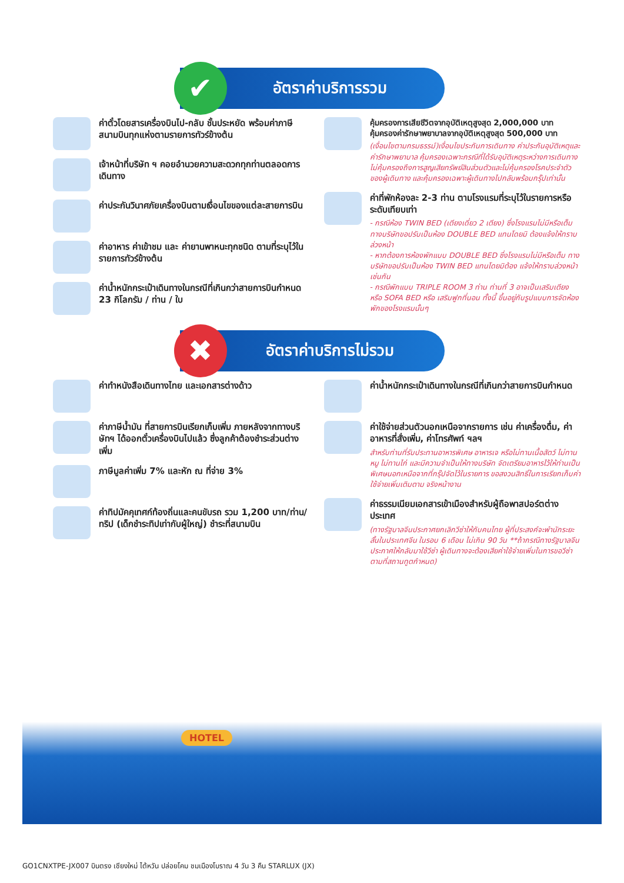✔
อัตราค่าบริการรวม
ค่าตั๋วโดยสารเครื่องบินไป-กลับ ชั้นประหยัด พร้อมค่าภาษีสนามบินทุกแห่งตามรายการทัวร์ข้างต้น
เจ้าหน้าที่บริษัท ฯ คอยอำนวยความสะดวกทุกท่านตลอดการเดินทาง
ค่าประกันวินาศภัยเครื่องบินตามเงื่อนไขของแต่ละสายการบิน
ค่าอาหาร ค่าเข้าชม และ ค่ายานพาหนะทุกชนิด ตามที่ระบุไว้ในรายการทัวร์ข้างต้น
ค่าน้ำหนักกระเป๋าเดินทางในกรณีที่เกินกว่าสายการบินกำหนด 23 กิโลกรัม / ท่าน / ใบ
คุ้มครองการเสียชีวิตจากอุบัติเหตุสูงสุด 2,000,000 บาท
คุ้มครองค่ารักษาพยาบาลจากอุบัติเหตุสูงสุด 500,000 บาท
(เงื่อนไขตามกรมธรรม์)เงื่อนไขประกันการเดินทาง ค่าประกันอุบัติเหตุและค่ารักษาพยาบาล คุ้มครองเฉพาะกรณีที่ได้รับอุบัติเหตุระหว่างการเดินทางไม่คุ้มครองถึงการสูญเสียทรัพย์สินส่วนตัวและไม่คุ้มครองโรคประจำตัวของผู้เดินทาง และคุ้มครองเฉพาะผู้เดินทางไปกลับพร้อมกรุ๊ปเท่านั้น
ค่าที่พักห้องละ 2-3 ท่าน ตามโรงแรมที่ระบุไว้ในรายการหรือ ระดับเทียบเท่า
- กรณีห้อง TWIN BED (เตียงเดี่ยว 2 เตียง) ซึ่งโรงแรมไม่มีหรือเต็ม ทางบริษัทขอปรับเป็นห้อง DOUBLE BED แทนโดยมิ ต้องแจ้งให้ทราบล่วงหน้า
- หากต้องการห้องพักแบบ DOUBLE BED ซึ่งโรงแรมไม่มีหรือเต็ม ทางบริษัทขอปรับเป็นห้อง TWIN BED แทนโดยมิต้อง แจ้งให้ทราบล่วงหน้า เช่นกัน
- กรณีพักแบบ TRIPLE ROOM 3 ท่าน ท่านที่ 3 อาจเป็นเสริมเตียง หรือ SOFA BED หรือ เสริมฟูกที่นอน ทั้งนี้ ขึ้นอยู่กับรูปแบบการจัดห้องพักของโรงแรมนั้นๆ
✖
อัตราค่าบริการไม่รวม
ค่าทำหนังสือเดินทางไทย และเอกสารต่างด้าว
ค่าภาษีน้ำมัน ที่สายการบินเรียกเก็บเพิ่ม ภายหลังจากทางบริษัทฯ ได้ออกตั๋วเครื่องบินไปแล้ว ซึ่งลูกค้าต้องชำระส่วนต่างเพิ่ม
ภาษีมูลค่าเพิ่ม 7% และหัก ณ ที่จ่าย 3%
ค่าทิปมัคคุเทศก์ท้องถิ่นและคนขับรถ รวม 1,200 บาท/ท่าน/ทริป (เด็กชำระทิปเท่ากับผู้ใหญ่) ชำระที่สนามบิน
ค่าน้ำหนักกระเป๋าเดินทางในกรณีที่เกินกว่าสายการบินกำหนด
ค่าใช้จ่ายส่วนตัวนอกเหนือจากรายการ เช่น ค่าเครื่องดื่ม, ค่าอาหารที่สั่งเพิ่ม, ค่าโทรศัพท์ ฯลฯ
สำหรับท่านที่รับประทานอาหารพิเศษ อาหารเจ หรือไม่ทานเนื้อสัตว์ ไม่ทานหมู ไม่ทานไก่ และมีความจำเป็นให้ทางบริษัท จัดเตรียมอาหารไว้ให้ท่านเป็นพิเศษนอกเหนือจากที่กรุ๊ปจัดไว้ในรายการ ขอสงวนสิทธิ์ในการเรียกเก็บค่าใช้จ่ายเพิ่มเติมตาม จริงหน้างาน
ค่าธรรมเนียมเอกสารเข้าเมืองสำหรับผู้ถือพาสปอร์ตต่างประเทศ
(ทางรัฐบาลจีนประกาศยกเลิกวีซ่าให้กับคนไทย ผู้ที่ประสงค์จะพำนักระยะสั้นในประเทศจีน ในรอบ 6 เดือน ไม่เกิน 90 วัน **ถ้ากรณีทางรัฐบาลจีนประกาศให้กลับมาใช้วีซ่า ผู้เดินทางจะต้องเสียค่าใช้จ่ายเพิ่มในการขอวีซ่าตามที่สถานทูตกำหนด)
HOTEL
GO1CNXTPE-JX007 บินตรง เชียงใหม่ ไต้หวัน ปล่อยโคม ชมเมืองโบราณ 4 วัน 3 คืน STARLUX (JX)